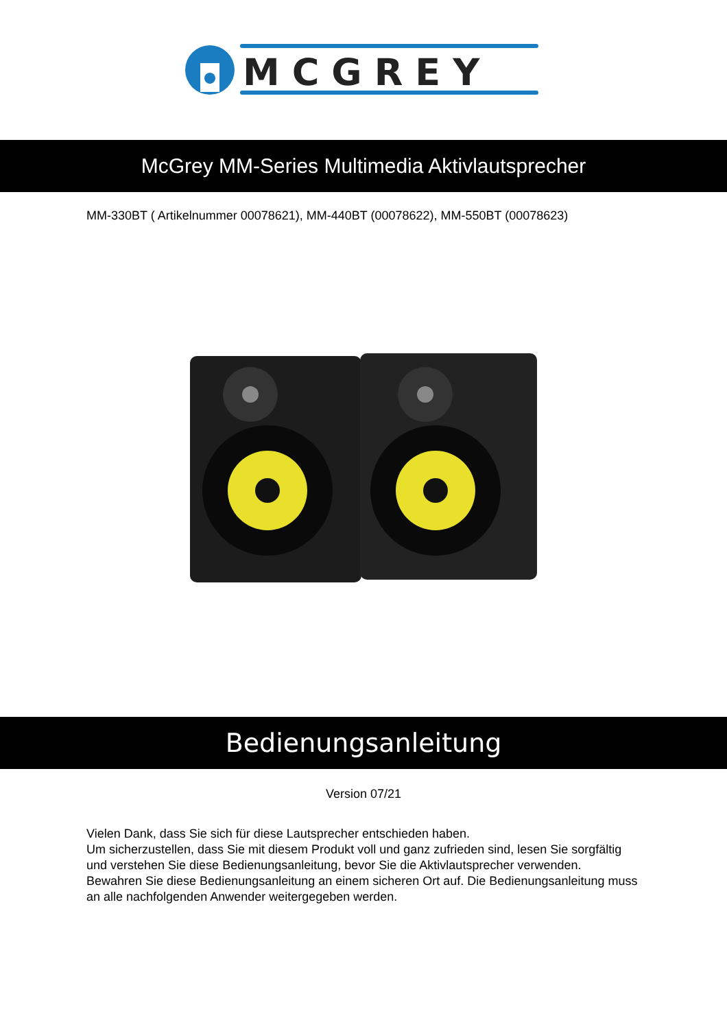MCGREY
McGrey MM-Series Multimedia Aktivlautsprecher
MM-330BT ( Artikelnummer 00078621), MM-440BT (00078622), MM-550BT (00078623)
Bedienungsanleitung
Version 07/21
Vielen Dank, dass Sie sich für diese Lautsprecher entschieden haben.
Um sicherzustellen, dass Sie mit diesem Produkt voll und ganz zufrieden sind, lesen Sie sorgfältig und verstehen Sie diese Bedienungsanleitung, bevor Sie die Aktivlautsprecher verwenden.
Bewahren Sie diese Bedienungsanleitung an einem sicheren Ort auf. Die Bedienungsanleitung muss an alle nachfolgenden Anwender weitergegeben werden.